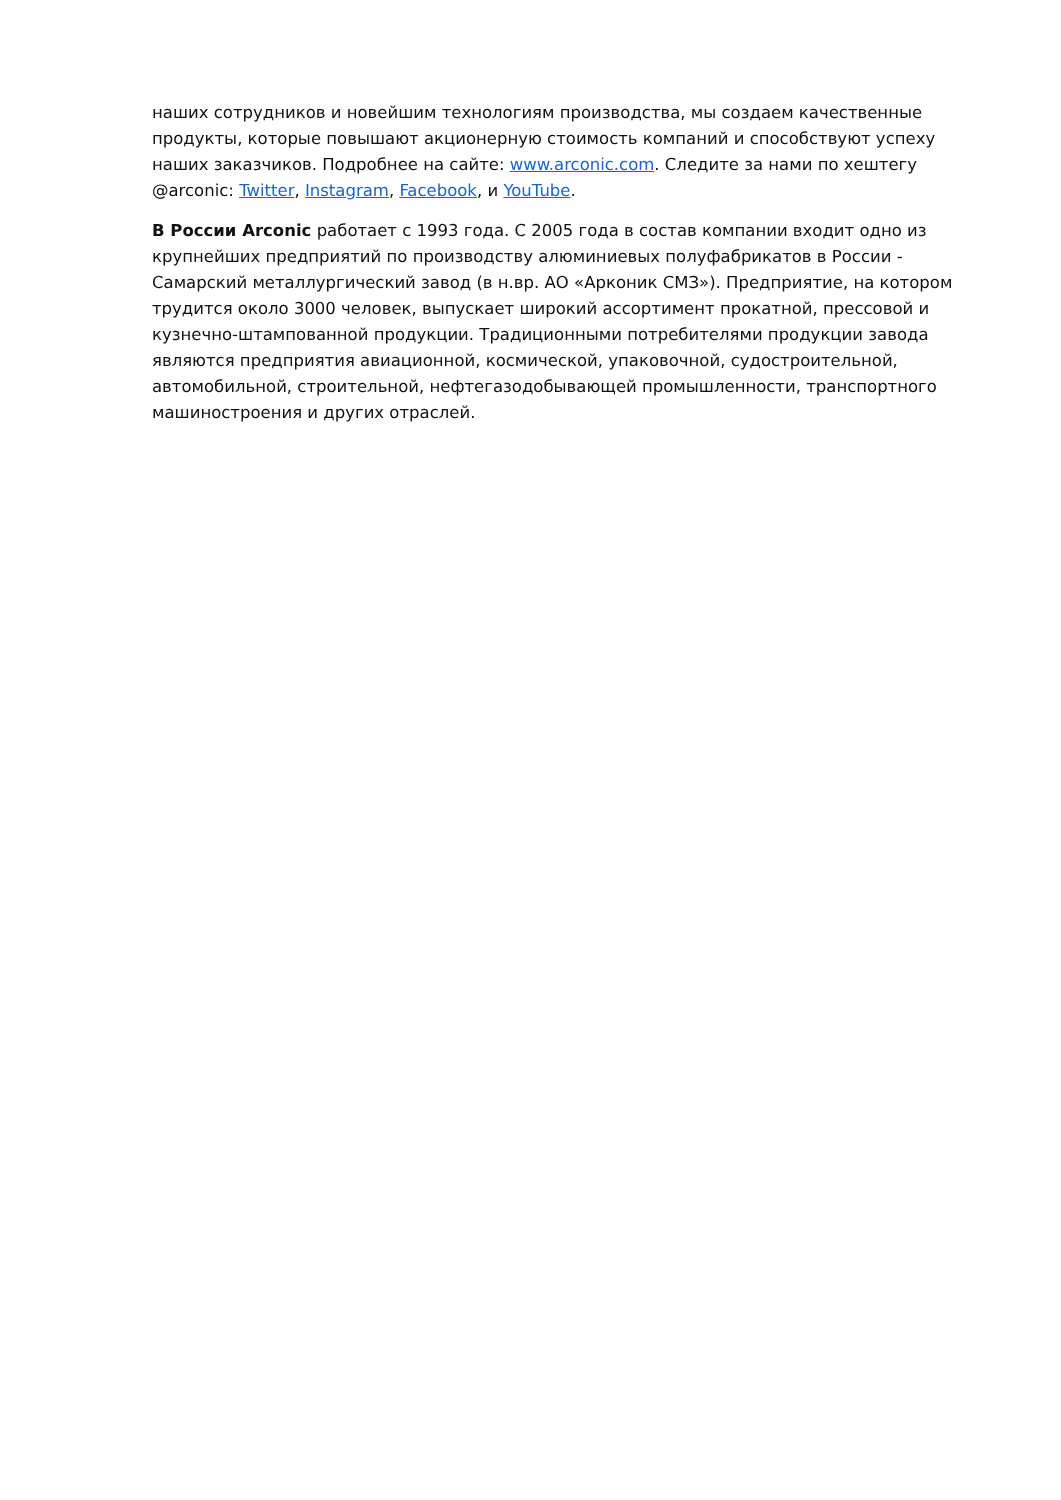наших сотрудников и новейшим технологиям производства, мы создаем качественные продукты, которые повышают акционерную стоимость компаний и способствуют успеху наших заказчиков. Подробнее на сайте: www.arconic.com. Следите за нами по хештегу @arconic: Twitter, Instagram, Facebook, и YouTube.
В России Arconic работает с 1993 года. С 2005 года в состав компании входит одно из крупнейших предприятий по производству алюминиевых полуфабрикатов в России - Самарский металлургический завод (в н.вр. АО «Арконик СМЗ»). Предприятие, на котором трудится около 3000 человек, выпускает широкий ассортимент прокатной, прессовой и кузнечно-штампованной продукции. Традиционными потребителями продукции завода являются предприятия авиационной, космической, упаковочной, судостроительной, автомобильной, строительной, нефтегазодобывающей промышленности, транспортного машиностроения и других отраслей.